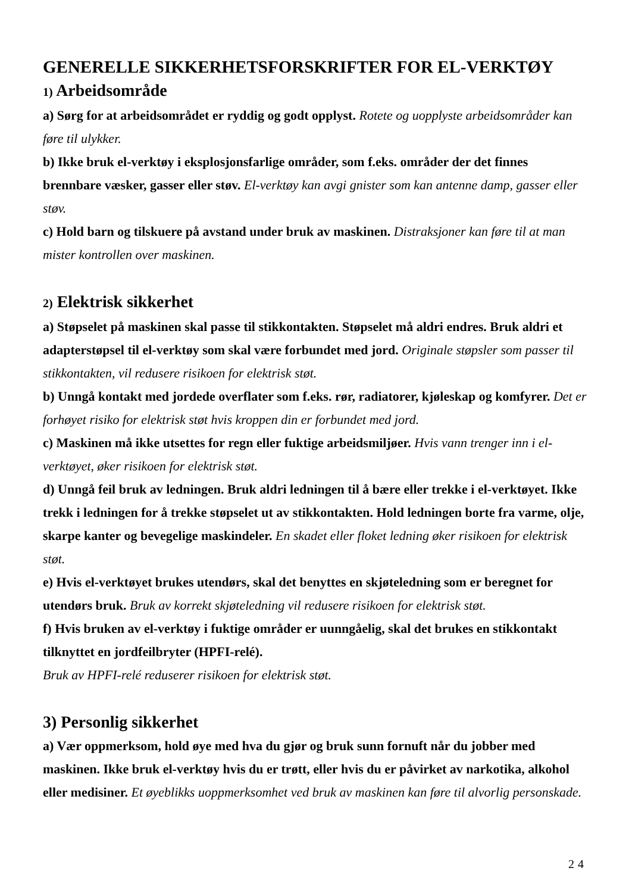GENERELLE SIKKERHETSFORSKRIFTER FOR EL-VERKTØY
1) Arbeidsområde
a) Sørg for at arbeidsområdet er ryddig og godt opplyst. Rotete og uopplyste arbeidsområder kan føre til ulykker.
b) Ikke bruk el-verktøy i eksplosjonsfarlige områder, som f.eks. områder der det finnes brennbare væsker, gasser eller støv. El-verktøy kan avgi gnister som kan antenne damp, gasser eller støv.
c) Hold barn og tilskuere på avstand under bruk av maskinen. Distraksjoner kan føre til at man mister kontrollen over maskinen.
2) Elektrisk sikkerhet
a) Støpselet på maskinen skal passe til stikkontakten. Støpselet må aldri endres. Bruk aldri et adapterstøpsel til el-verktøy som skal være forbundet med jord. Originale støpsler som passer til stikkontakten, vil redusere risikoen for elektrisk støt.
b) Unngå kontakt med jordede overflater som f.eks. rør, radiatorer, kjøleskap og komfyrer. Det er forhøyet risiko for elektrisk støt hvis kroppen din er forbundet med jord.
c) Maskinen må ikke utsettes for regn eller fuktige arbeidsmiljøer. Hvis vann trenger inn i el-verktøyet, øker risikoen for elektrisk støt.
d) Unngå feil bruk av ledningen. Bruk aldri ledningen til å bære eller trekke i el-verktøyet. Ikke trekk i ledningen for å trekke støpselet ut av stikkontakten. Hold ledningen borte fra varme, olje, skarpe kanter og bevegelige maskindeler. En skadet eller floket ledning øker risikoen for elektrisk støt.
e) Hvis el-verktøyet brukes utendørs, skal det benyttes en skjøteledning som er beregnet for utendørs bruk. Bruk av korrekt skjøteledning vil redusere risikoen for elektrisk støt.
f) Hvis bruken av el-verktøy i fuktige områder er uunngåelig, skal det brukes en stikkontakt tilknyttet en jordfeilbryter (HPFI-relé).
Bruk av HPFI-relé reduserer risikoen for elektrisk støt.
3) Personlig sikkerhet
a) Vær oppmerksom, hold øye med hva du gjør og bruk sunn fornuft når du jobber med maskinen. Ikke bruk el-verktøy hvis du er trøtt, eller hvis du er påvirket av narkotika, alkohol eller medisiner. Et øyeblikks uoppmerksomhet ved bruk av maskinen kan føre til alvorlig personskade.
24